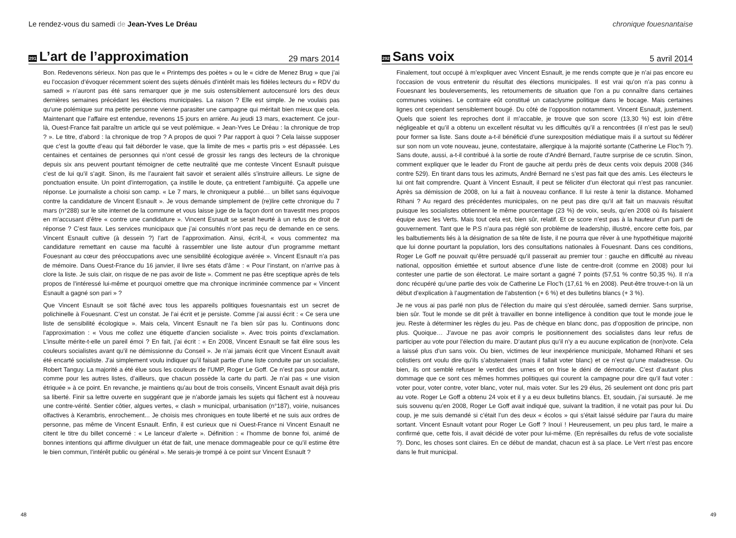Le rendez-vous du samedi de Jean-Yves Le Dréau
291
L’art de l’approximation
29 mars 2014
Bon. Redevenons sérieux. Non pas que le « Printemps des poètes » ou le « cidre de Menez Brug » que j’ai eu l’occasion d’évoquer récemment soient des sujets dénués d’intérêt mais les fidèles lecteurs du « RDV du samedi » n’auront pas été sans remarquer que je me suis ostensiblement autocensuré lors des deux dernières semaines précédant les élections municipales. La raison ? Elle est simple. Je ne voulais pas qu’une polémique sur ma petite personne vienne parasiter une campagne qui méritait bien mieux que cela. Maintenant que l’affaire est entendue, revenons 15 jours en arrière. Au jeudi 13 mars, exactement. Ce jour-là, Ouest-France fait paraître un article qui se veut polémique. « Jean-Yves Le Dréau : la chronique de trop ? ». Le titre, d’abord : la chronique de trop ? A propos de quoi ? Par rapport à quoi ? Cela laisse supposer que c’est la goutte d’eau qui fait déborder le vase, que la limite de mes « partis pris » est dépassée. Les centaines et centaines de personnes qui n’ont cessé de grossir les rangs des lecteurs de la chronique depuis six ans peuvent pourtant témoigner de cette neutralité que me conteste Vincent Esnault puisque c’est de lui qu’il s’agit. Sinon, ils me l’auraient fait savoir et seraient allés s’instruire ailleurs. Le signe de ponctuation ensuite. Un point d’interrogation, ça instille le doute, ça entretient l’ambiguïté. Ça appelle une réponse. Le journaliste a choisi son camp. « Le 7 mars, le chroniqueur a publié… un billet sans équivoque contre la candidature de Vincent Esnault ». Je vous demande simplement de (re)lire cette chronique du 7 mars (n°288) sur le site internet de la commune et vous laisse juge de la façon dont on travestit mes propos en m’accusant d’être « contre une candidature ». Vincent Esnault se serait heurté à un refus de droit de réponse ? C’est faux. Les services municipaux que j’ai consultés n’ont pas reçu de demande en ce sens. Vincent Esnault cultive (à dessein ?) l’art de l’approximation. Ainsi, écrit-il, « vous commentez ma candidature remettant en cause ma faculté à rassembler une liste autour d’un programme mettant Fouesnant au cœur des préoccupations avec une sensibilité écologique avérée ». Vincent Esnault n’a pas de mémoire. Dans Ouest-France du 16 janvier, il livre ses états d’âme : « Pour l’instant, on n’arrive pas à clore la liste. Je suis clair, on risque de ne pas avoir de liste ». Comment ne pas être sceptique après de tels propos de l’intéressé lui-même et pourquoi omettre que ma chronique incriminée commence par « Vincent Esnault a gagné son pari » ?
Que Vincent Esnault se soit fâché avec tous les appareils politiques fouesnantais est un secret de polichinelle à Fouesnant. C’est un constat. Je l’ai écrit et je persiste. Comme j’ai aussi écrit : « Ce sera une liste de sensibilité écologique ». Mais cela, Vincent Esnault ne l’a bien sûr pas lu. Continuons donc l’approximation : « Vous me collez une étiquette d’ancien socialiste ». Avec trois points d’exclamation. L’insulte mérite-t-elle un pareil émoi ? En fait, j’ai écrit : « En 2008, Vincent Esnault se fait élire sous les couleurs socialistes avant qu’il ne démissionne du Conseil ». Je n’ai jamais écrit que Vincent Esnault avait été encarté socialiste. J’ai simplement voulu indiquer qu’il faisait partie d’une liste conduite par un socialiste, Robert Tanguy. La majorité a été élue sous les couleurs de l’UMP, Roger Le Goff. Ce n’est pas pour autant, comme pour les autres listes, d’ailleurs, que chacun possède la carte du parti. Je n’ai pas « une vision étriquée » à ce point. En revanche, je maintiens qu’au bout de trois conseils, Vincent Esnault avait déjà pris sa liberté. Finir sa lettre ouverte en suggérant que je n’aborde jamais les sujets qui fâchent est à nouveau une contre-vérité. Sentier côtier, algues vertes, « clash » municipal, urbanisation (n°187), voirie, nuisances olfactives à Kerambris, enrochement... Je choisis mes chroniques en toute liberté et ne suis aux ordres de personne, pas même de Vincent Esnault. Enfin, il est curieux que ni Ouest-France ni Vincent Esnault ne citent le titre du billet concerné : « Le lanceur d’alerte ». Définition : « l’homme de bonne foi, animé de bonnes intentions qui affirme divulguer un état de fait, une menace dommageable pour ce qu’il estime être le bien commun, l’intérêt public ou général ». Me serais-je trompé à ce point sur Vincent Esnault ?
48
chronique fouesnantaise
292
Sans voix
5 avril 2014
Finalement, tout occupé à m’expliquer avec Vincent Esnault, je me rends compte que je n’ai pas encore eu l’occasion de vous entretenir du résultat des élections municipales. Il est vrai qu’on n’a pas connu à Fouesnant les bouleversements, les retournements de situation que l’on a pu connaître dans certaines communes voisines. Le contraire eût constitué un cataclysme politique dans le bocage. Mais certaines lignes ont cependant sensiblement bougé. Du côté de l’opposition notamment. Vincent Esnault, justement. Quels que soient les reproches dont il m’accable, je trouve que son score (13,30 %) est loin d’être négligeable et qu’il a obtenu un excellent résultat vu les difficultés qu’il a rencontrées (il n’est pas le seul) pour former sa liste. Sans doute a-t-il bénéficié d’une surexposition médiatique mais il a surtout su fédérer sur son nom un vote nouveau, jeune, contestataire, allergique à la majorité sortante (Catherine Le Floc’h ?). Sans doute, aussi, a-t-il contribué à la sortie de route d’André Bernard, l’autre surprise de ce scrutin. Sinon, comment expliquer que le leader du Front de gauche ait perdu près de deux cents voix depuis 2008 (346 contre 529). En tirant dans tous les azimuts, André Bernard ne s’est pas fait que des amis. Les électeurs le lui ont fait comprendre. Quant à Vincent Esnault, il peut se féliciter d’un électorat qui n’est pas rancunier. Après sa démission de 2008, on lui a fait à nouveau confiance. Il lui reste à tenir la distance. Mohamed Rihani ? Au regard des précédentes municipales, on ne peut pas dire qu’il ait fait un mauvais résultat puisque les socialistes obtiennent le même pourcentage (23 %) de voix, seuls, qu’en 2008 où ils faisaient équipe avec les Verts. Mais tout cela est, bien sûr, relatif. Et ce score n’est pas à la hauteur d’un parti de gouvernement. Tant que le P.S n’aura pas réglé son problème de leadership, illustré, encore cette fois, par les balbutiements liés à la désignation de sa tête de liste, il ne pourra que rêver à une hypothétique majorité que lui donne pourtant la population, lors des consultations nationales à Fouesnant. Dans ces conditions, Roger Le Goff ne pouvait qu’être persuadé qu’il passerait au premier tour : gauche en difficulté au niveau national, opposition émiettée et surtout absence d’une liste de centre-droit (comme en 2008) pour lui contester une partie de son électorat. Le maire sortant a gagné 7 points (57,51 % contre 50,35 %). Il n’a donc récupéré qu’une partie des voix de Catherine Le Floc’h (17,61 % en 2008). Peut-être trouve-t-on là un début d’explication à l’augmentation de l’abstention (+ 6 %) et des bulletins blancs (+ 3 %).
Je ne vous ai pas parlé non plus de l’élection du maire qui s’est déroulée, samedi dernier. Sans surprise, bien sûr. Tout le monde se dit prêt à travailler en bonne intelligence à condition que tout le monde joue le jeu. Reste à déterminer les règles du jeu. Pas de chèque en blanc donc, pas d’opposition de principe, non plus. Quoique… J’avoue ne pas avoir compris le positionnement des socialistes dans leur refus de participer au vote pour l’élection du maire. D’autant plus qu’il n’y a eu aucune explication de (non)vote. Cela a laissé plus d’un sans voix. Ou bien, victimes de leur inexpérience municipale, Mohamed Rihani et ses colistiers ont voulu dire qu’ils s’abstenaient (mais il fallait voter blanc) et ce n’est qu’une maladresse. Ou bien, ils ont semblé refuser le verdict des urnes et on frise le déni de démocratie. C’est d’autant plus dommage que ce sont ces mêmes hommes politiques qui courent la campagne pour dire qu’il faut voter : voter pour, voter contre, voter blanc, voter nul, mais voter. Sur les 29 élus, 26 seulement ont donc pris part au vote. Roger Le Goff a obtenu 24 voix et il y a eu deux bulletins blancs. Et, soudain, j’ai sursauté. Je me suis souvenu qu’en 2008, Roger Le Goff avait indiqué que, suivant la tradition, il ne votait pas pour lui. Du coup, je me suis demandé si c’était l’un des deux « écolos » qui s’était laissé séduire par l’aura du maire sortant. Vincent Esnault votant pour Roger Le Goff ? Inouï ! Heureusement, un peu plus tard, le maire a confirmé que, cette fois, il avait décidé de voter pour lui-même. (En représailles du refus de vote socialiste ?). Donc, les choses sont claires. En ce début de mandat, chacun est à sa place. Le Vert n’est pas encore dans le fruit municipal.
49